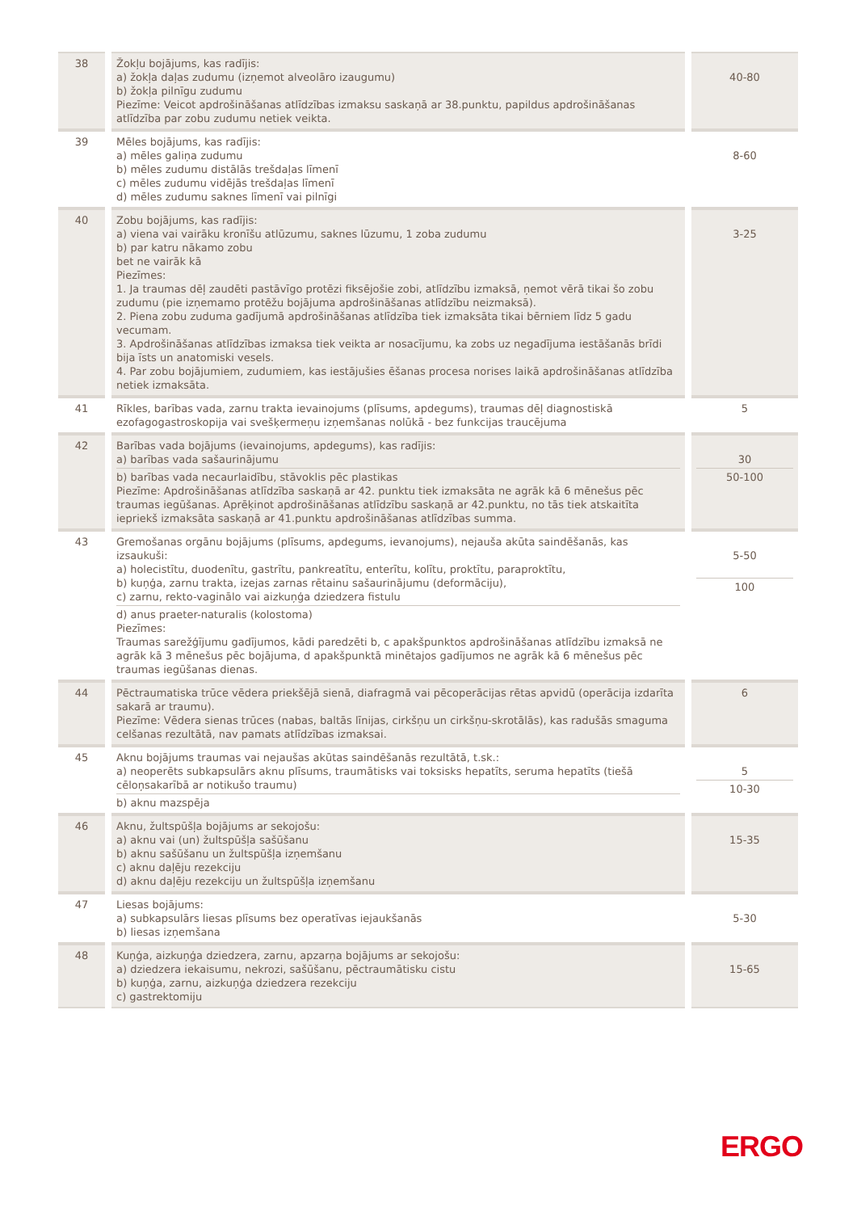| 38 | Žokļu bojājums, kas radījis: a) žokļa daļas zudumu (izņemot alveolāro izaugumu) b) žokļa pilnīgu zudumu Piezīme: Veicot apdrošināšanas atlīdzības izmaksu saskaņā ar 38.punktu, papildus apdrošināšanas atlīdzība par zobu zudumu netiek veikta. | 40-80 |
| 39 | Mēles bojājums, kas radījis: a) mēles galiņa zudumu b) mēles zudumu distālās trešdaļas līmenī c) mēles zudumu vidējās trešdaļas līmenī d) mēles zudumu saknes līmenī vai pilnīgi | 8-60 |
| 40 | Zobu bojājums, kas radījis: a) viena vai vairāku kronīšu atlūzumu, saknes lūzumu, 1 zoba zudumu b) par katru nākamo zobu bet ne vairāk kā Piezīmes: 1. Ja traumas dēļ zaudēti pastāvīgo protēzi fiksējošie zobi, atlīdzību izmaksā, ņemot vērā tikai šo zobu zudumu (pie izņemamo protēžu bojājuma apdrošināšanas atlīdzību neizmaksā). 2. Piena zobu zuduma gadījumā apdrošināšanas atlīdzība tiek izmaksāta tikai bērniem līdz 5 gadu vecumam. 3. Apdrošināšanas atlīdzības izmaksa tiek veikta ar nosacījumu, ka zobs uz negadījuma iestāšanās brīdi bija īsts un anatomiski vesels. 4. Par zobu bojājumiem, zudumiem, kas iestājušies ēšanas procesa norises laikā apdrošināšanas atlīdzība netiek izmaksāta. | 3-25 |
| 41 | Rīkles, barības vada, zarnu trakta ievainojums (plīsums, apdegums), traumas dēļ diagnostiskā ezofagogastroskopija vai svešķermeņu izņemšanas nolūkā - bez funkcijas traucējuma | 5 |
| 42 | Barības vada bojājums (ievainojums, apdegums), kas radījis: a) barības vada sašaurinājumu b) barības vada necaurlaidību, stāvoklis pēc plastikas Piezīme: Apdrošināšanas atlīdzība saskaņā ar 42. punktu tiek izmaksāta ne agrāk kā 6 mēnešus pēc traumas iegūšanas. Aprēķinot apdrošināšanas atlīdzību saskaņā ar 42.punktu, no tās tiek atskaitīta iepriekš izmaksāta saskaņā ar 41.punktu apdrošināšanas atlīdzības summa. | 30 50-100 |
| 43 | Gremošanas orgānu bojājums (plīsums, apdegums, ievanojums), nejauša akūta saindēšanās, kas izsaukuši: a) holecistītu, duodenītu, gastrītu, pankreatītu, enterītu, kolītu, proktītu, paraproktītu, b) kuņģa, zarnu trakta, izejas zarnas rētainu sašaurinājumu (deformāciju), c) zarnu, rekto-vaginālo vai aizkuņģa dziedzera fistulu d) anus praeter-naturalis (kolostoma) Piezīmes: Traumas sarežģījumu gadījumos, kādi paredzēti b, c apakšpunktos apdrošināšanas atlīdzību izmaksā ne agrāk kā 3 mēnešus pēc bojājuma, d apakšpunktā minētajos gadījumos ne agrāk kā 6 mēnešus pēc traumas iegūšanas dienas. | 5-50 100 |
| 44 | Pēctraumatiska trūce vēdera priekšējā sienā, diafragmā vai pēcoperācijas rētas apvidū (operācija izdarīta sakarā ar traumu). Piezīme: Vēdera sienas trūces (nabas, baltās līnijas, cirkšņu un cirkšņu-skrotālās), kas radušās smaguma celšanas rezultātā, nav pamats atlīdzības izmaksai. | 6 |
| 45 | Aknu bojājums traumas vai nejaušas akūtas saindēšanās rezultātā, t.sk.: a) neoperēts subkapsulārs aknu plīsums, traumātisks vai toksisks hepatīts, seruma hepatīts (tiešā cēloņsakarībā ar notikušo traumu) b) aknu mazspēja | 5 10-30 |
| 46 | Aknu, žultspūšļa bojājums ar sekojošu: a) aknu vai (un) žultspūšļa sašūšanu b) aknu sašūšanu un žultspūšļa izņemšanu c) aknu daļēju rezekciju d) aknu daļēju rezekciju un žultspūšļa izņemšanu | 15-35 |
| 47 | Liesas bojājums: a) subkapsulārs liesas plīsums bez operatīvas iejaukšanās b) liesas izņemšana | 5-30 |
| 48 | Kuņģa, aizkuņģa dziedzera, zarnu, apzarņa bojājums ar sekojošu: a) dziedzera iekaisumu, nekrozi, sašūšanu, pēctraumātisku cistu b) kuņģa, zarnu, aizkuņģa dziedzera rezekciju c) gastrektomiju | 15-65 |
ERGO